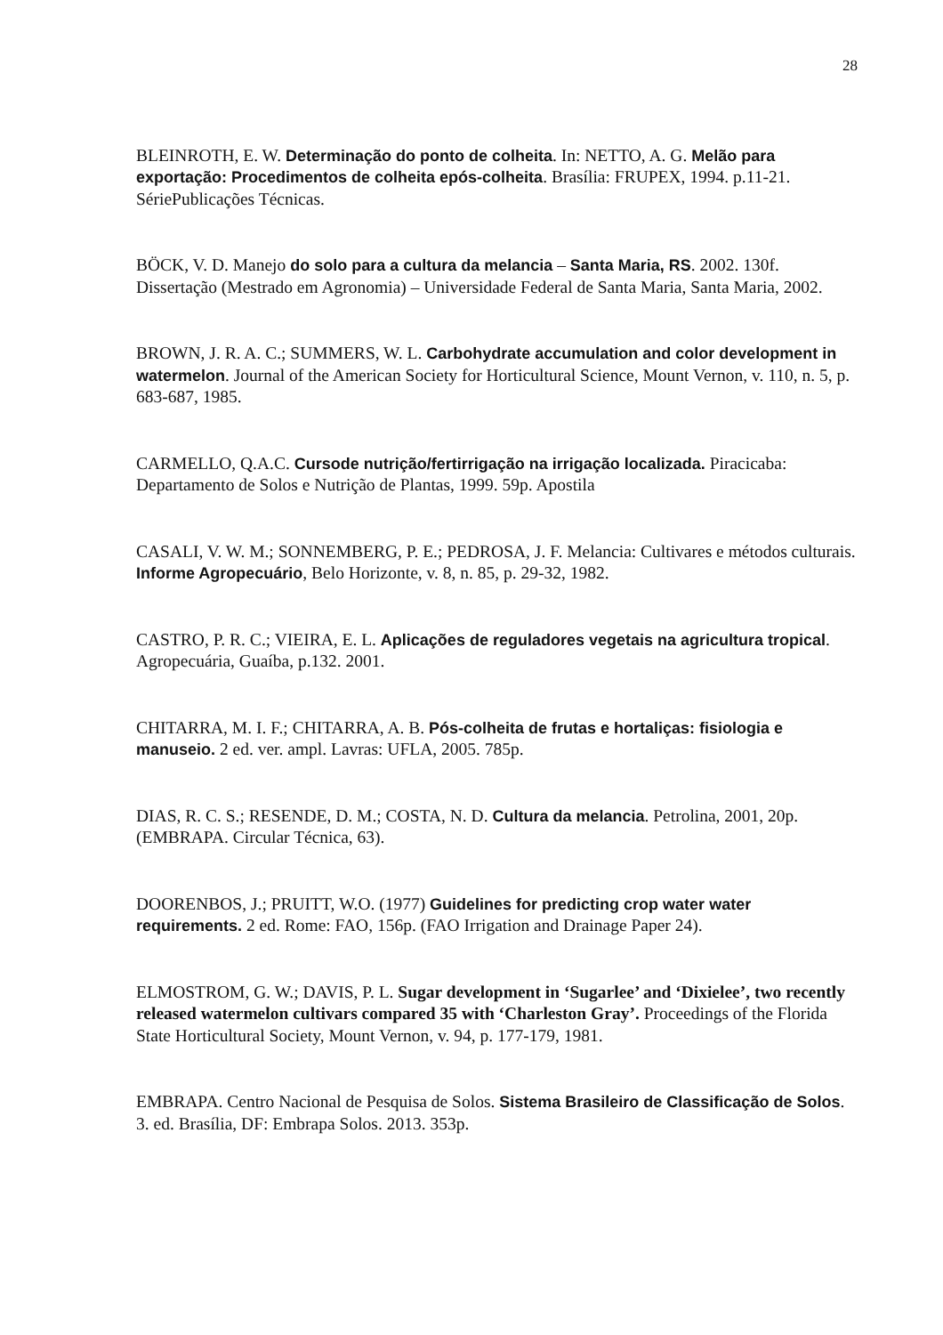28
BLEINROTH, E. W. Determinação do ponto de colheita. In: NETTO, A. G. Melão para exportação: Procedimentos de colheita epós-colheita. Brasília: FRUPEX, 1994. p.11-21. SériePublicações Técnicas.
BÖCK, V. D. Manejo do solo para a cultura da melancia – Santa Maria, RS. 2002. 130f. Dissertação (Mestrado em Agronomia) – Universidade Federal de Santa Maria, Santa Maria, 2002.
BROWN, J. R. A. C.; SUMMERS, W. L. Carbohydrate accumulation and color development in watermelon. Journal of the American Society for Horticultural Science, Mount Vernon, v. 110, n. 5, p. 683-687, 1985.
CARMELLO, Q.A.C. Cursode nutrição/fertirrigação na irrigação localizada. Piracicaba: Departamento de Solos e Nutrição de Plantas, 1999. 59p. Apostila
CASALI, V. W. M.; SONNEMBERG, P. E.; PEDROSA, J. F. Melancia: Cultivares e métodos culturais. Informe Agropecuário, Belo Horizonte, v. 8, n. 85, p. 29-32, 1982.
CASTRO, P. R. C.; VIEIRA, E. L. Aplicações de reguladores vegetais na agricultura tropical. Agropecuária, Guaíba, p.132. 2001.
CHITARRA, M. I. F.; CHITARRA, A. B. Pós-colheita de frutas e hortaliças: fisiologia e manuseio. 2 ed. ver. ampl. Lavras: UFLA, 2005. 785p.
DIAS, R. C. S.; RESENDE, D. M.; COSTA, N. D. Cultura da melancia. Petrolina, 2001, 20p. (EMBRAPA. Circular Técnica, 63).
DOORENBOS, J.; PRUITT, W.O. (1977) Guidelines for predicting crop water water requirements. 2 ed. Rome: FAO, 156p. (FAO Irrigation and Drainage Paper 24).
ELMOSTROM, G. W.; DAVIS, P. L. Sugar development in ‘Sugarlee’ and ‘Dixielee’, two recently released watermelon cultivars compared 35 with ‘Charleston Gray’. Proceedings of the Florida State Horticultural Society, Mount Vernon, v. 94, p. 177-179, 1981.
EMBRAPA. Centro Nacional de Pesquisa de Solos. Sistema Brasileiro de Classificação de Solos. 3. ed. Brasília, DF: Embrapa Solos. 2013. 353p.